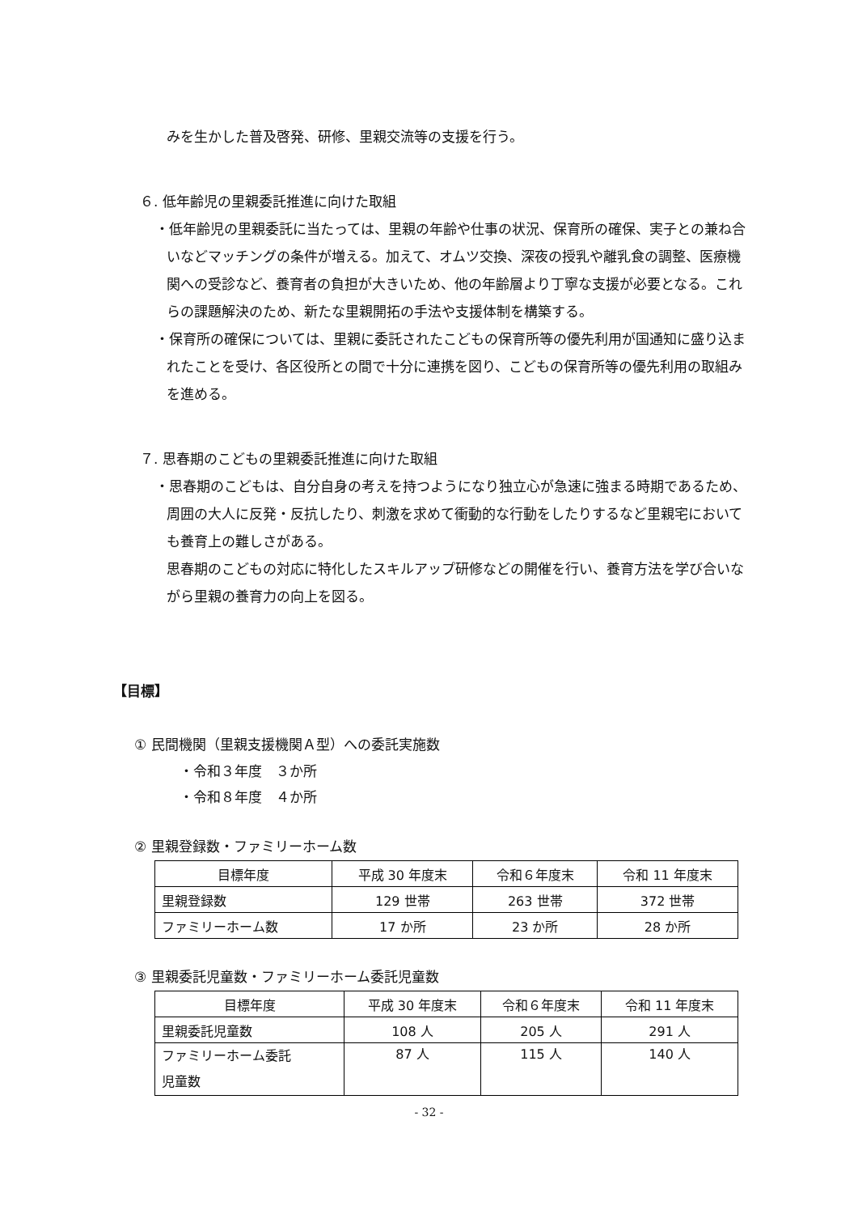みを生かした普及啓発、研修、里親交流等の支援を行う。
６. 低年齢児の里親委託推進に向けた取組
・低年齢児の里親委託に当たっては、里親の年齢や仕事の状況、保育所の確保、実子との兼ね合いなどマッチングの条件が増える。加えて、オムツ交換、深夜の授乳や離乳食の調整、医療機関への受診など、養育者の負担が大きいため、他の年齢層より丁寧な支援が必要となる。これらの課題解決のため、新たな里親開拓の手法や支援体制を構築する。
・保育所の確保については、里親に委託されたこどもの保育所等の優先利用が国通知に盛り込まれたことを受け、各区役所との間で十分に連携を図り、こどもの保育所等の優先利用の取組みを進める。
７. 思春期のこどもの里親委託推進に向けた取組
・思春期のこどもは、自分自身の考えを持つようになり独立心が急速に強まる時期であるため、周囲の大人に反発・反抗したり、刺激を求めて衝動的な行動をしたりするなど里親宅においても養育上の難しさがある。
思春期のこどもの対応に特化したスキルアップ研修などの開催を行い、養育方法を学び合いながら里親の養育力の向上を図る。
【目標】
① 民間機関（里親支援機関Ａ型）への委託実施数
・令和３年度　３か所
・令和８年度　４か所
② 里親登録数・ファミリーホーム数
| 目標年度 | 平成 30 年度末 | 令和６年度末 | 令和 11 年度末 |
| 里親登録数 | 129 世帯 | 263 世帯 | 372 世帯 |
| ファミリーホーム数 | 17 か所 | 23 か所 | 28 か所 |
③ 里親委託児童数・ファミリーホーム委託児童数
| 目標年度 | 平成 30 年度末 | 令和６年度末 | 令和 11 年度末 |
| 里親委託児童数 | 108 人 | 205 人 | 291 人 |
| ファミリーホーム委託 児童数 | 87 人 | 115 人 | 140 人 |
- 32 -